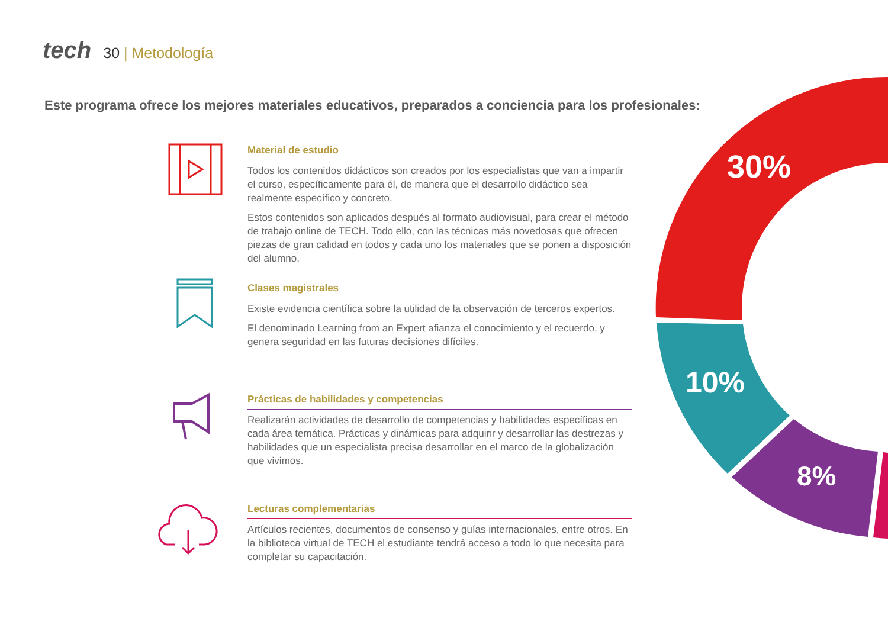tech
30 | Metodología
Este programa ofrece los mejores materiales educativos, preparados a conciencia para los profesionales:
Material de estudio
Todos los contenidos didácticos son creados por los especialistas que van a impartir el curso, específicamente para él, de manera que el desarrollo didáctico sea realmente específico y concreto.
Estos contenidos son aplicados después al formato audiovisual, para crear el método de trabajo online de TECH. Todo ello, con las técnicas más novedosas que ofrecen piezas de gran calidad en todos y cada uno los materiales que se ponen a disposición del alumno.
Clases magistrales
Existe evidencia científica sobre la utilidad de la observación de terceros expertos.
El denominado Learning from an Expert afianza el conocimiento y el recuerdo, y genera seguridad en las futuras decisiones difíciles.
Prácticas de habilidades y competencias
Realizarán actividades de desarrollo de competencias y habilidades específicas en cada área temática. Prácticas y dinámicas para adquirir y desarrollar las destrezas y habilidades que un especialista precisa desarrollar en el marco de la globalización que vivimos.
Lecturas complementarias
Artículos recientes, documentos de consenso y guías internacionales, entre otros. En la biblioteca virtual de TECH el estudiante tendrá acceso a todo lo que necesita para completar su capacitación.
30%
10%
8%